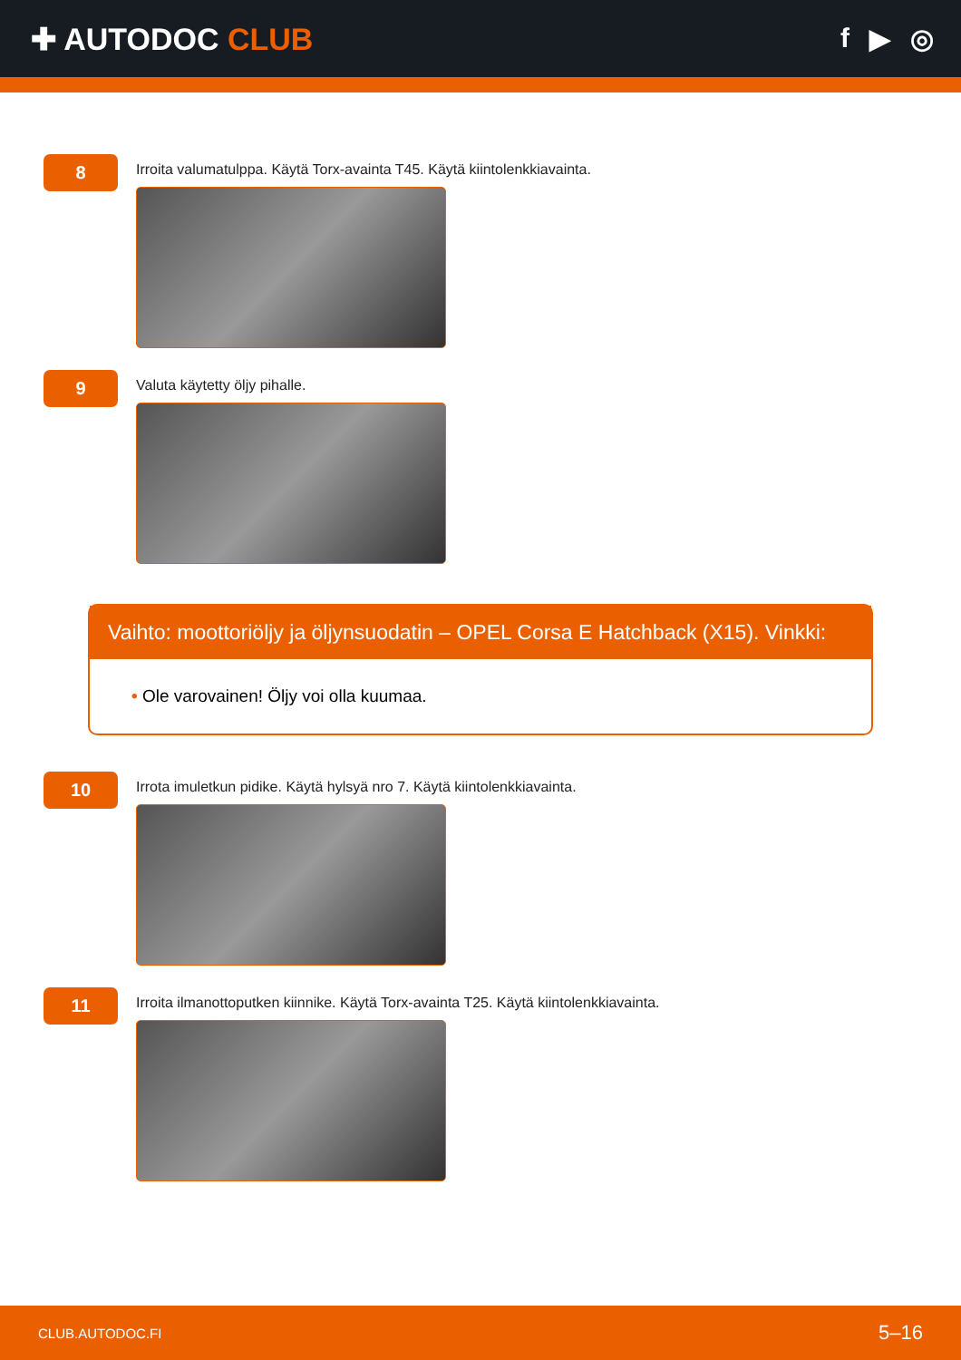✚ AUTODOC CLUB f ▶ ◎
8
Irroita valumatulppa. Käytä Torx-avainta T45. Käytä kiintolenkkiavainta.
9
Valuta käytetty öljy pihalle.
Vaihto: moottoriöljy ja öljynsuodatin – OPEL Corsa E Hatchback (X15). Vinkki:
• Ole varovainen! Öljy voi olla kuumaa.
10
Irrota imuletkun pidike. Käytä hylsyä nro 7. Käytä kiintolenkkiavainta.
11
Irroita ilmanottoputken kiinnike. Käytä Torx-avainta T25. Käytä kiintolenkkiavainta.
CLUB.AUTODOC.FI 5–16